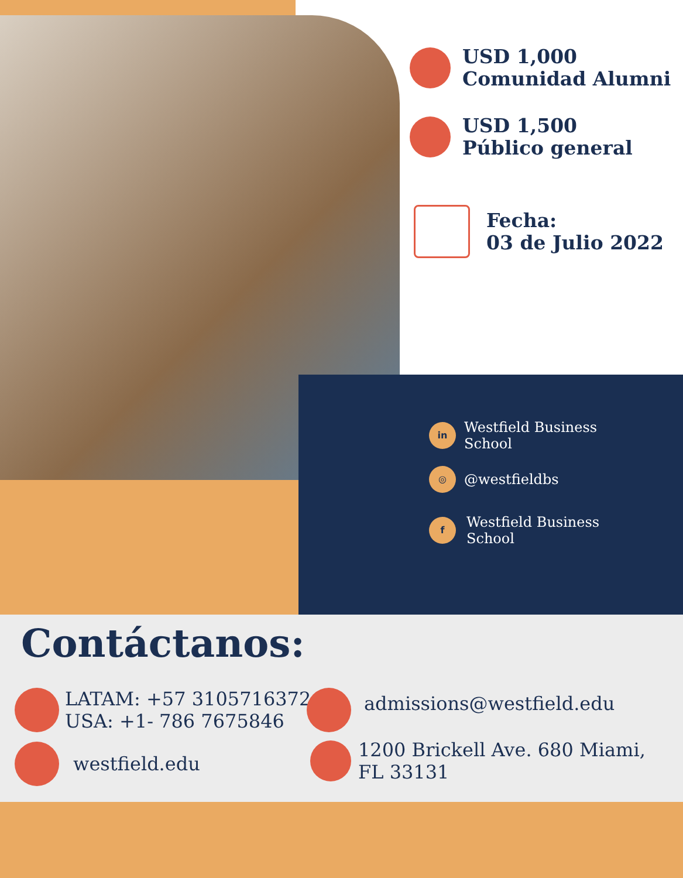USD 1,000
Comunidad Alumni
USD 1,500
Público general
Fecha:
03 de Julio 2022
in
Westfield Business
School
◎
@westfieldbs
f
Westfield Business
School
Contáctanos:
LATAM: +57 3105716372
USA: +1- 786 7675846
westfield.edu
admissions@westfield.edu
1200 Brickell Ave. 680 Miami,
FL 33131